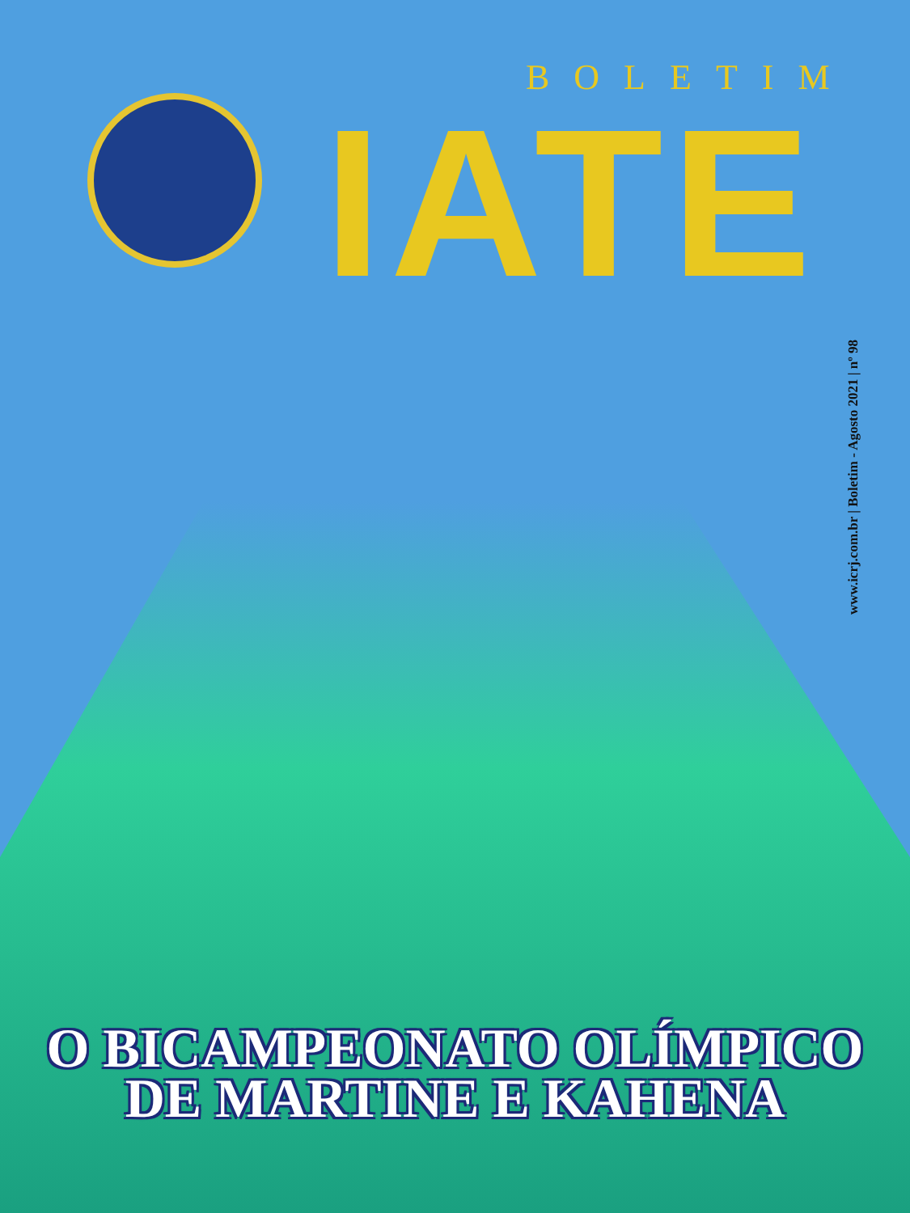BOLETIM
IATE
www.icrj.com.br | Boletim - Agosto 2021 | nº 98
O BICAMPEONATO OLÍMPICO
DE MARTINE E KAHENA